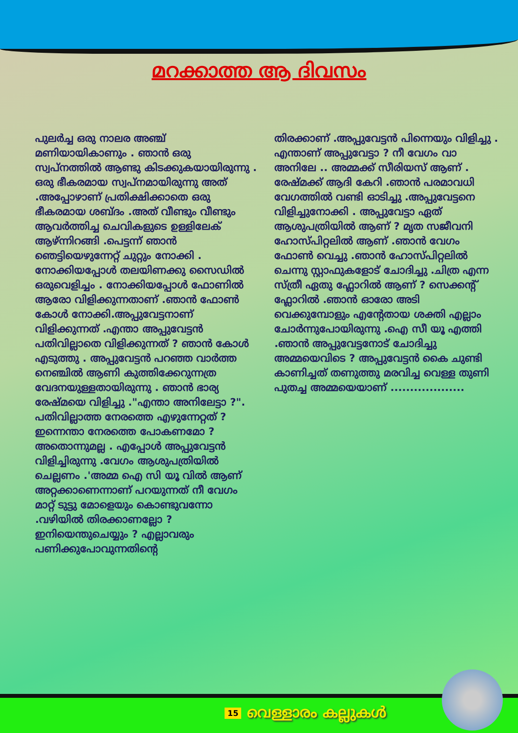മറക്കാത്ത ആ ദിവസം
പുലർച്ച ഒരു നാലര അഞ്ച് മണിയായികാണും . ഞാൻ ഒരു സ്വപ്നത്തിൽ ആണ്ടു കിടക്കുകയായിരുന്നു . ഒരു ഭീകരമായ സ്വപ്നമായിരുന്നു അത് .അപ്പോഴാണ് പ്രതിക്ഷിക്കാതെ ഒരു ഭീകരമായ ശബ്ദം .അത് വീണ്ടും വീണ്ടും ആവർത്തിച്ച ചെവികളുടെ ഉള്ളിലേക് ആഴ്ന്നിറങ്ങി .പെട്ടന്ന് ഞാൻ ഞെട്ടിയെഴുന്നേറ്റ് ചുറ്റും നോക്കി . നോക്കിയപ്പോൾ തലയിണക്കു സൈഡിൽ ഒരുവെളിച്ചം . നോക്കിയപ്പോൾ ഫോണിൽ ആരോ വിളിക്കുന്നതാണ് .ഞാൻ ഫോൺ കോൾ നോക്കി.അപ്പുവേട്ടനാണ് വിളിക്കുന്നത് .എന്താ അപ്പുവേട്ടൻ പതിവില്ലാതെ വിളിക്കുന്നത് ? ഞാൻ കോൾ എടുത്തു . അപ്പുവേട്ടൻ പറഞ്ഞ വാർത്ത നെഞ്ചിൽ ആണി കുത്തിക്കേറുന്നത്ര വേദനയുള്ളതായിരുന്നു . ഞാൻ ഭാര്യ രേഷ്മയെ വിളിച്ചു ."എന്താ അനിലേട്ടാ ?". പതിവില്ലാത്ത നേരത്തെ എഴുന്നേറ്റത് ? ഇന്നെന്താ നേരത്തെ പോകണമോ ? അതൊന്നുമല്ല . എപ്പോൾ അപ്പുവേട്ടൻ വിളിച്ചിരുന്നു .വേഗം ആശുപത്രിയിൽ ചെല്ലണം .'അമ്മ ഐ സി യൂ വിൽ ആണ് അറ്റക്കാണെന്നാണ് പറയുന്നത് നീ വേഗം മാറ്റ് ടുട്ടു മോളെയും കൊണ്ടുവന്നോ .വഴിയിൽ തിരക്കാണല്ലോ ? ഇനിയെന്തുചെയ്യും ? എല്ലാവരും പണിക്കുപോവുന്നതിന്റെ
തിരക്കാണ് .അപ്പുവേട്ടൻ പിന്നെയും വിളിച്ചു . എന്താണ് അപ്പുവേട്ടാ ? നീ വേഗം വാ അനിലേ .. അമ്മക്ക് സീരിയസ് ആണ് . രേഷ്മക്ക് ആദി കേറി .ഞാൻ പരമാവധി വേഗത്തിൽ വണ്ടി ഓടിച്ചു .അപ്പുവേട്ടനെ വിളിച്ചുനോക്കി . അപ്പുവേട്ടാ ഏത് ആശുപത്രിയിൽ ആണ് ? മൃത സജീവനി ഹോസ്പിറ്റലിൽ ആണ് .ഞാൻ വേഗം ഫോൺ വെച്ചു .ഞാൻ ഹോസ്പിറ്റലിൽ ചെന്നു സ്റ്റാഫുകളോട് ചോദിച്ചു .ചിത്ര എന്ന സ്ത്രീ ഏതു ഫ്ലോറിൽ ആണ് ? സെക്കന്റ് ഫ്ലോറിൽ .ഞാൻ ഓരോ അടി വെക്കുമ്പോളും എന്റേതായ ശക്തി എല്ലാം ചോർന്നുപോയിരുന്നു .ഐ സീ യൂ എത്തി .ഞാൻ അപ്പുവേട്ടനോട് ചോദിച്ചു അമ്മയെവിടെ ? അപ്പുവേട്ടൻ കൈ ചുണ്ടി കാണിച്ചത് തണുത്തു മരവിച്ച വെള്ള തുണി പുതച്ച അമ്മയെയാണ് ...................
15 വെള്ളാരം കല്ലുകൾ